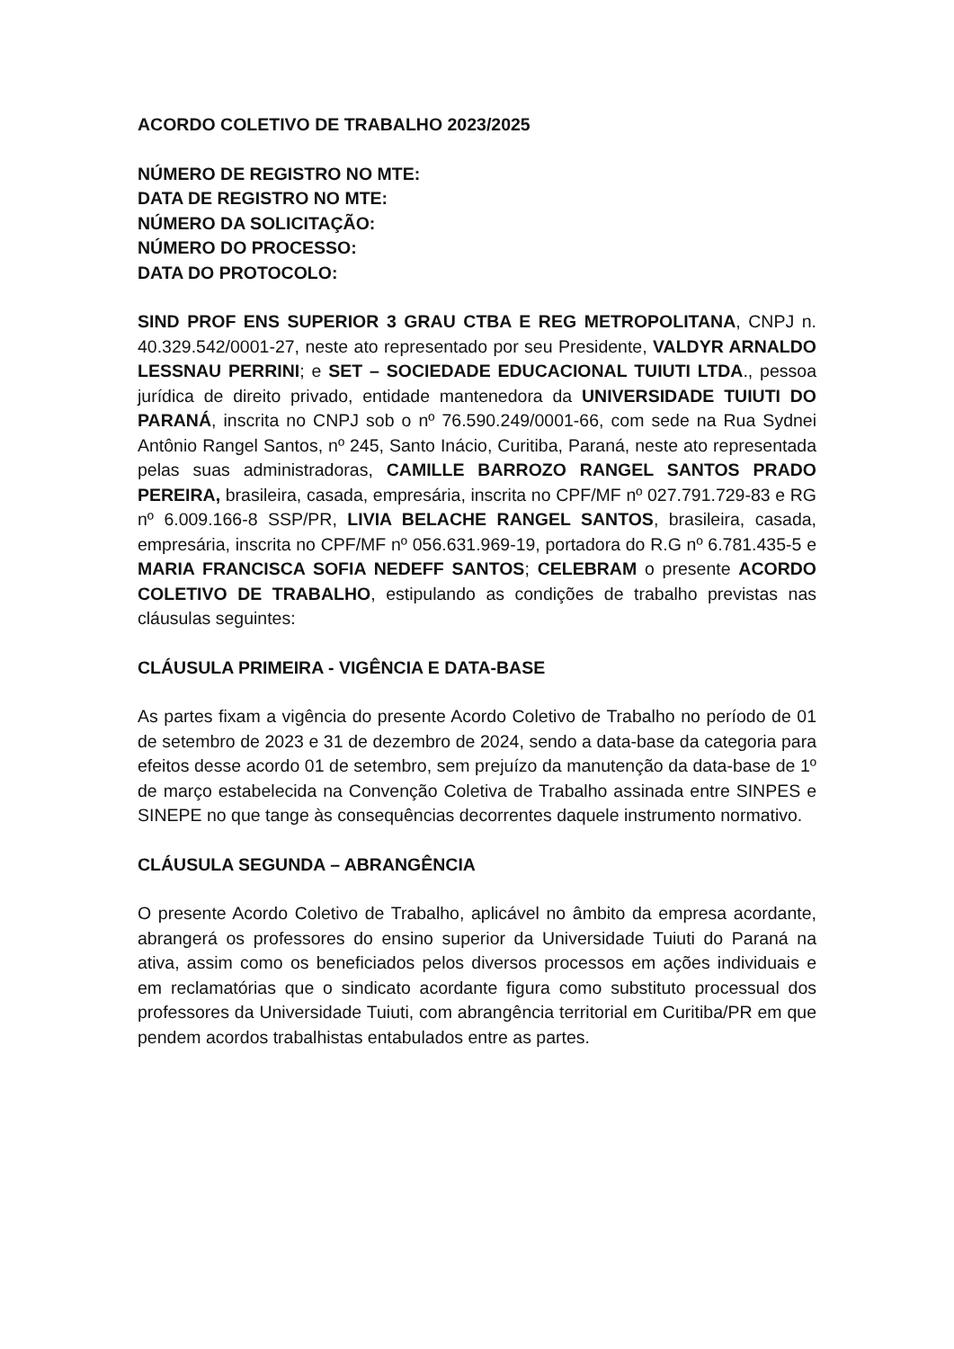ACORDO COLETIVO DE TRABALHO 2023/2025
NÚMERO DE REGISTRO NO MTE:
DATA DE REGISTRO NO MTE:
NÚMERO DA SOLICITAÇÃO:
NÚMERO DO PROCESSO:
DATA DO PROTOCOLO:
SIND PROF ENS SUPERIOR 3 GRAU CTBA E REG METROPOLITANA, CNPJ n. 40.329.542/0001-27, neste ato representado por seu Presidente, VALDYR ARNALDO LESSNAU PERRINI; e SET – SOCIEDADE EDUCACIONAL TUIUTI LTDA., pessoa jurídica de direito privado, entidade mantenedora da UNIVERSIDADE TUIUTI DO PARANÁ, inscrita no CNPJ sob o nº 76.590.249/0001-66, com sede na Rua Sydnei Antônio Rangel Santos, nº 245, Santo Inácio, Curitiba, Paraná, neste ato representada pelas suas administradoras, CAMILLE BARROZO RANGEL SANTOS PRADO PEREIRA, brasileira, casada, empresária, inscrita no CPF/MF nº 027.791.729-83 e RG nº 6.009.166-8 SSP/PR, LIVIA BELACHE RANGEL SANTOS, brasileira, casada, empresária, inscrita no CPF/MF nº 056.631.969-19, portadora do R.G nº 6.781.435-5 e MARIA FRANCISCA SOFIA NEDEFF SANTOS; CELEBRAM o presente ACORDO COLETIVO DE TRABALHO, estipulando as condições de trabalho previstas nas cláusulas seguintes:
CLÁUSULA PRIMEIRA - VIGÊNCIA E DATA-BASE
As partes fixam a vigência do presente Acordo Coletivo de Trabalho no período de 01 de setembro de 2023 e 31 de dezembro de 2024, sendo a data-base da categoria para efeitos desse acordo 01 de setembro, sem prejuízo da manutenção da data-base de 1º de março estabelecida na Convenção Coletiva de Trabalho assinada entre SINPES e SINEPE no que tange às consequências decorrentes daquele instrumento normativo.
CLÁUSULA SEGUNDA – ABRANGÊNCIA
O presente Acordo Coletivo de Trabalho, aplicável no âmbito da empresa acordante, abrangerá os professores do ensino superior da Universidade Tuiuti do Paraná na ativa, assim como os beneficiados pelos diversos processos em ações individuais e em reclamatórias que o sindicato acordante figura como substituto processual dos professores da Universidade Tuiuti, com abrangência territorial em Curitiba/PR em que pendem acordos trabalhistas entabulados entre as partes.